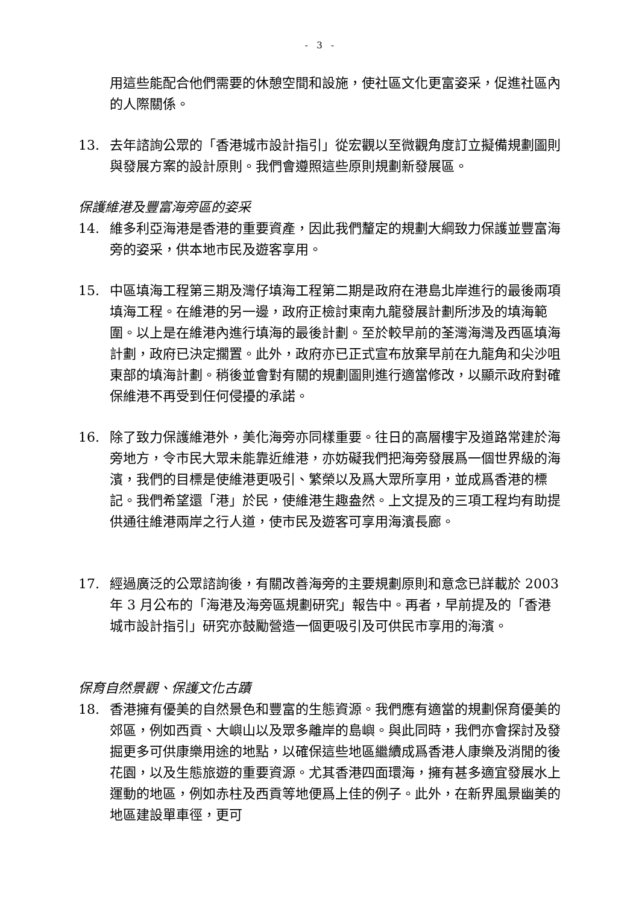- 3 -
用這些能配合他們需要的休憩空間和設施，使社區文化更富姿采，促進社區內的人際關係。
13. 去年諮詢公眾的「香港城市設計指引」從宏觀以至微觀角度訂立擬備規劃圖則與發展方案的設計原則。我們會遵照這些原則規劃新發展區。
保護維港及豐富海旁區的姿采
14. 維多利亞海港是香港的重要資產，因此我們釐定的規劃大綱致力保護並豐富海旁的姿采，供本地市民及遊客享用。
15. 中區填海工程第三期及灣仔填海工程第二期是政府在港島北岸進行的最後兩項填海工程。在維港的另一邊，政府正檢討東南九龍發展計劃所涉及的填海範圍。以上是在維港內進行填海的最後計劃。至於較早前的荃灣海灣及西區填海計劃，政府已決定擱置。此外，政府亦已正式宣布放棄早前在九龍角和尖沙咀東部的填海計劃。稍後並會對有關的規劃圖則進行適當修改，以顯示政府對確保維港不再受到任何侵擾的承諾。
16. 除了致力保護維港外，美化海旁亦同樣重要。往日的高層樓宇及道路常建於海旁地方，令市民大眾未能靠近維港，亦妨礙我們把海旁發展爲一個世界級的海濱，我們的目標是使維港更吸引、繁榮以及爲大眾所享用，並成爲香港的標記。我們希望還「港」於民，使維港生趣盎然。上文提及的三項工程均有助提供通往維港兩岸之行人道，使市民及遊客可享用海濱長廊。
17. 經過廣泛的公眾諮詢後，有關改善海旁的主要規劃原則和意念已詳載於 2003 年 3 月公布的「海港及海旁區規劃研究」報告中。再者，早前提及的「香港城市設計指引」研究亦鼓勵營造一個更吸引及可供民市享用的海濱。
保育自然景觀、保護文化古蹟
18. 香港擁有優美的自然景色和豐富的生態資源。我們應有適當的規劃保育優美的郊區，例如西貢、大嶼山以及眾多離岸的島嶼。與此同時，我們亦會探討及發掘更多可供康樂用途的地點，以確保這些地區繼續成爲香港人康樂及消閒的後花園，以及生態旅遊的重要資源。尤其香港四面環海，擁有甚多適宜發展水上運動的地區，例如赤柱及西貢等地便爲上佳的例子。此外，在新界風景幽美的地區建設單車徑，更可